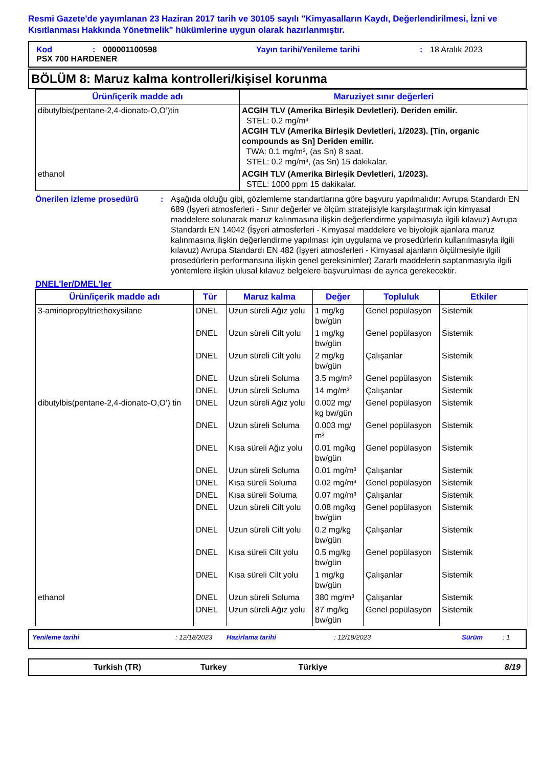Resmi Gazete'de yayımlanan 23 Haziran 2017 tarih ve 30105 sayılı "Kimyasalların Kaydı, Değerlendirilmesi, İzni ve Kısıtlanması Hakkında Yönetmelik" hükümlerine uygun olarak hazırlanmıştır.
Kod: 000001100598 Yayın tarihi/Yenileme tarihi: 18 Aralık 2023
PSX 700 HARDENER
BÖLÜM 8: Maruz kalma kontrolleri/kişisel korunma
| Ürün/içerik madde adı | Maruziyet sınır değerleri |
| --- | --- |
| dibutylbis(pentane-2,4-dionato-O,O’)tin | ACGIH TLV (Amerika Birleşik Devletleri). Deriden emilir. STEL: 0.2 mg/m³ ACGIH TLV (Amerika Birleşik Devletleri, 1/2023). [Tin, organic compounds as Sn] Deriden emilir. TWA: 0.1 mg/m³, (as Sn) 8 saat. STEL: 0.2 mg/m³, (as Sn) 15 dakikalar. |
| ethanol | ACGIH TLV (Amerika Birleşik Devletleri, 1/2023). STEL: 1000 ppm 15 dakikalar. |
Önerilen izleme prosedürü: Aşağıda olduğu gibi, gözlemleme standartlarına göre başvuru yapılmalıdır: Avrupa Standardı EN 689 (İşyeri atmosferleri - Sınır değerler ve ölçüm stratejisiyle karşılaştırmak için kimyasal maddelere solunarak maruz kalınmasına ilişkin değerlendirme yapılmasıyla ilgili kılavuz) Avrupa Standardı EN 14042 (İşyeri atmosferleri - Kimyasal maddelere ve biyolojik ajanlara maruz kalınmasına ilişkin değerlendirme yapılması için uygulama ve prosedürlerin kullanılmasıyla ilgili kılavuz) Avrupa Standardı EN 482 (İşyeri atmosferleri - Kimyasal ajanların ölçülmesiyle ilgili prosedürlerin performansına ilişkin genel gereksinimler) Zararlı maddelerin saptanmasıyla ilgili yöntemlere ilişkin ulusal kılavuz belgelere başvurulması de ayrıca gerekecektir.
DNEL'ler/DMEL'ler
| Ürün/içerik madde adı | Tür | Maruz kalma | Değer | Topluluk | Etkiler |
| --- | --- | --- | --- | --- | --- |
| 3-aminopropyltriethoxysilane | DNEL | Uzun süreli Ağız yolu | 1 mg/kg bw/gün | Genel popülasyon | Sistemik |
| | DNEL | Uzun süreli Cilt yolu | 1 mg/kg bw/gün | Genel popülasyon | Sistemik |
| | DNEL | Uzun süreli Cilt yolu | 2 mg/kg bw/gün | Çalışanlar | Sistemik |
| | DNEL | Uzun süreli Soluma | 3.5 mg/m³ | Genel popülasyon | Sistemik |
| | DNEL | Uzun süreli Soluma | 14 mg/m³ | Çalışanlar | Sistemik |
| dibutylbis(pentane-2,4-dionato-O,O’) tin | DNEL | Uzun süreli Ağız yolu | 0.002 mg/ kg bw/gün | Genel popülasyon | Sistemik |
| | DNEL | Uzun süreli Soluma | 0.003 mg/ m³ | Genel popülasyon | Sistemik |
| | DNEL | Kısa süreli Ağız yolu | 0.01 mg/kg bw/gün | Genel popülasyon | Sistemik |
| | DNEL | Uzun süreli Soluma | 0.01 mg/m³ | Çalışanlar | Sistemik |
| | DNEL | Kısa süreli Soluma | 0.02 mg/m³ | Genel popülasyon | Sistemik |
| | DNEL | Kısa süreli Soluma | 0.07 mg/m³ | Çalışanlar | Sistemik |
| | DNEL | Uzun süreli Cilt yolu | 0.08 mg/kg bw/gün | Genel popülasyon | Sistemik |
| | DNEL | Uzun süreli Cilt yolu | 0.2 mg/kg bw/gün | Çalışanlar | Sistemik |
| | DNEL | Kısa süreli Cilt yolu | 0.5 mg/kg bw/gün | Genel popülasyon | Sistemik |
| | DNEL | Kısa süreli Cilt yolu | 1 mg/kg bw/gün | Çalışanlar | Sistemik |
| ethanol | DNEL | Uzun süreli Soluma | 380 mg/m³ | Çalışanlar | Sistemik |
| | DNEL | Uzun süreli Ağız yolu | 87 mg/kg bw/gün | Genel popülasyon | Sistemik |
Yenileme tarihi: 12/18/2023 Hazirlama tarihi: 12/18/2023 Sürüm: 1
Turkish (TR) Turkey Türkiye 8/19